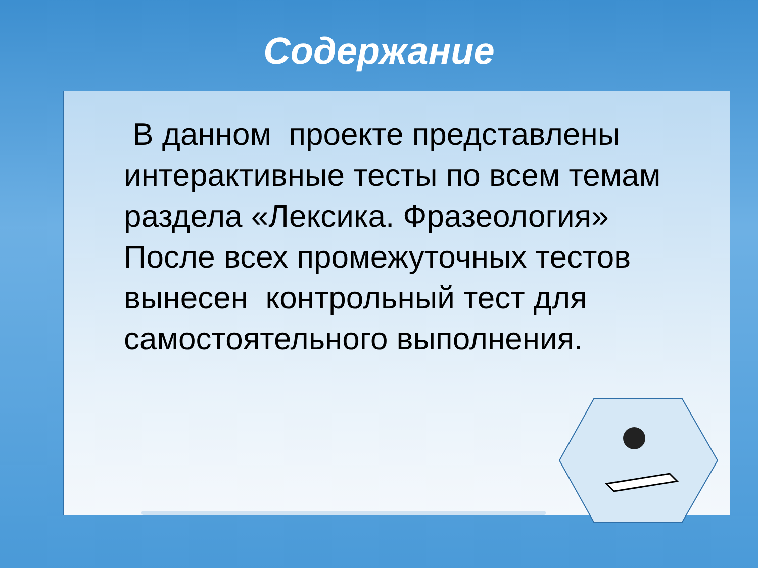Содержание
В данном проекте представлены интерактивные тесты по всем темам раздела «Лексика. Фразеология» После всех промежуточных тестов вынесен контрольный тест для самостоятельного выполнения.